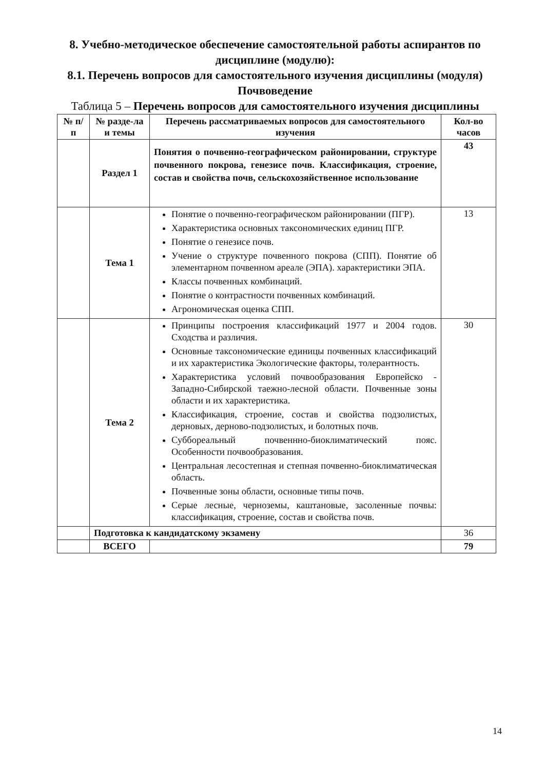8. Учебно-методическое обеспечение самостоятельной работы аспирантов по дисциплине (модулю):
8.1. Перечень вопросов для самостоятельного изучения дисциплины (модуля) Почвоведение
Таблица 5 – Перечень вопросов для самостоятельного изучения дисциплины
| № п/п | № разде-ла и темы | Перечень рассматриваемых вопросов для самостоятельного изучения | Кол-во часов |
| --- | --- | --- | --- |
| | Раздел 1 | Понятия о почвенно-географическом районировании, структуре почвенного покрова, генезисе почв. Классификация, строение, состав и свойства почв, сельскохозяйственное использование | 43 |
| | Тема 1 | Понятие о почвенно-географическом районировании (ПГР). Характеристика основных таксономических единиц ПГР. Понятие о генезисе почв. Учение о структуре почвенного покрова (СПП). Понятие об элементарном почвенном ареале (ЭПА). характеристики ЭПА. Классы почвенных комбинаций. Понятие о контрастности почвенных комбинаций. Агрономическая оценка СПП. | 13 |
| | Тема 2 | Принципы построения классификаций 1977 и 2004 годов. Сходства и различия. Основные таксономические единицы почвенных классификаций и их характеристика Экологические факторы, толерантность. Характеристика условий почвообразования Европейско - Западно-Сибирской таежно-лесной области. Почвенные зоны области и их характеристика. Классификация, строение, состав и свойства подзолистых, дерновых, дерново-подзолистых, и болотных почв. Суббореальный почвеннно-биоклиматический пояс. Особенности почвообразования. Центральная лесостепная и степная почвенно-биоклиматическая область. Почвенные зоны области, основные типы почв. Серые лесные, черноземы, каштановые, засоленные почвы: классификация, строение, состав и свойства почв. | 30 |
| | Подготовка к кандидатскому экзамену | | 36 |
| | ВСЕГО | | 79 |
14